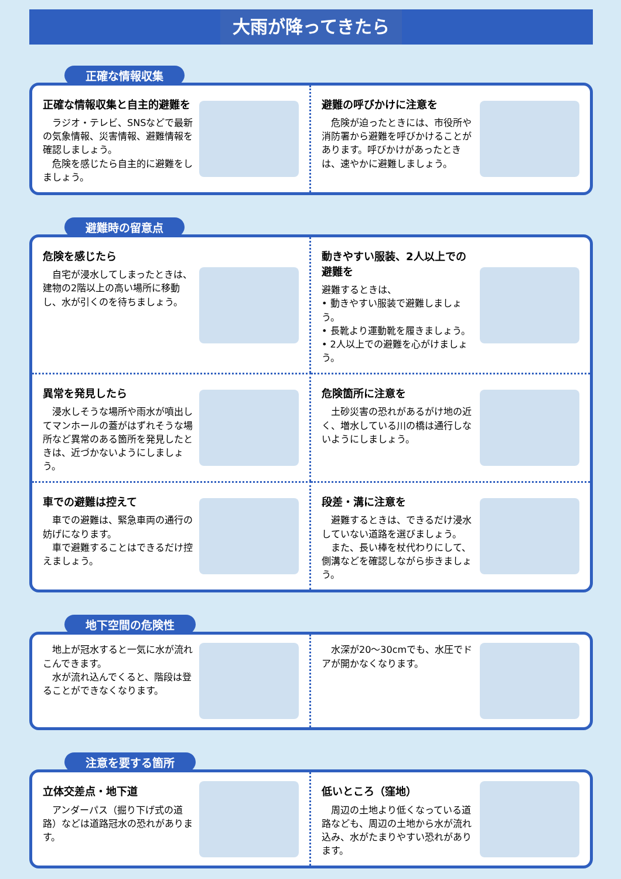大雨が降ってきたら
正確な情報収集
正確な情報収集と自主的避難を
　ラジオ・テレビ、SNSなどで最新の気象情報、災害情報、避難情報を確認しましょう。
　危険を感じたら自主的に避難をしましょう。
避難の呼びかけに注意を
　危険が迫ったときには、市役所や消防署から避難を呼びかけることがあります。呼びかけがあったときは、速やかに避難しましょう。
避難時の留意点
危険を感じたら
　自宅が浸水してしまったときは、建物の2階以上の高い場所に移動し、水が引くのを待ちましょう。
動きやすい服装、2人以上での避難を
避難するときは、
• 動きやすい服装で避難しましょう。
• 長靴より運動靴を履きましょう。
• 2人以上での避難を心がけましょう。
異常を発見したら
　浸水しそうな場所や雨水が噴出してマンホールの蓋がはずれそうな場所など異常のある箇所を発見したときは、近づかないようにしましょう。
危険箇所に注意を
　土砂災害の恐れがあるがけ地の近く、増水している川の橋は通行しないようにしましょう。
車での避難は控えて
　車での避難は、緊急車両の通行の妨げになります。
　車で避難することはできるだけ控えましょう。
段差・溝に注意を
　避難するときは、できるだけ浸水していない道路を選びましょう。
　また、長い棒を杖代わりにして、側溝などを確認しながら歩きましょう。
地下空間の危険性
　地上が冠水すると一気に水が流れこんできます。
　水が流れ込んでくると、階段は登ることができなくなります。
　水深が20～30cmでも、水圧でドアが開かなくなります。
注意を要する箇所
立体交差点・地下道
　アンダーパス（掘り下げ式の道路）などは道路冠水の恐れがあります。
低いところ（窪地）
　周辺の土地より低くなっている道路なども、周辺の土地から水が流れ込み、水がたまりやすい恐れがあります。